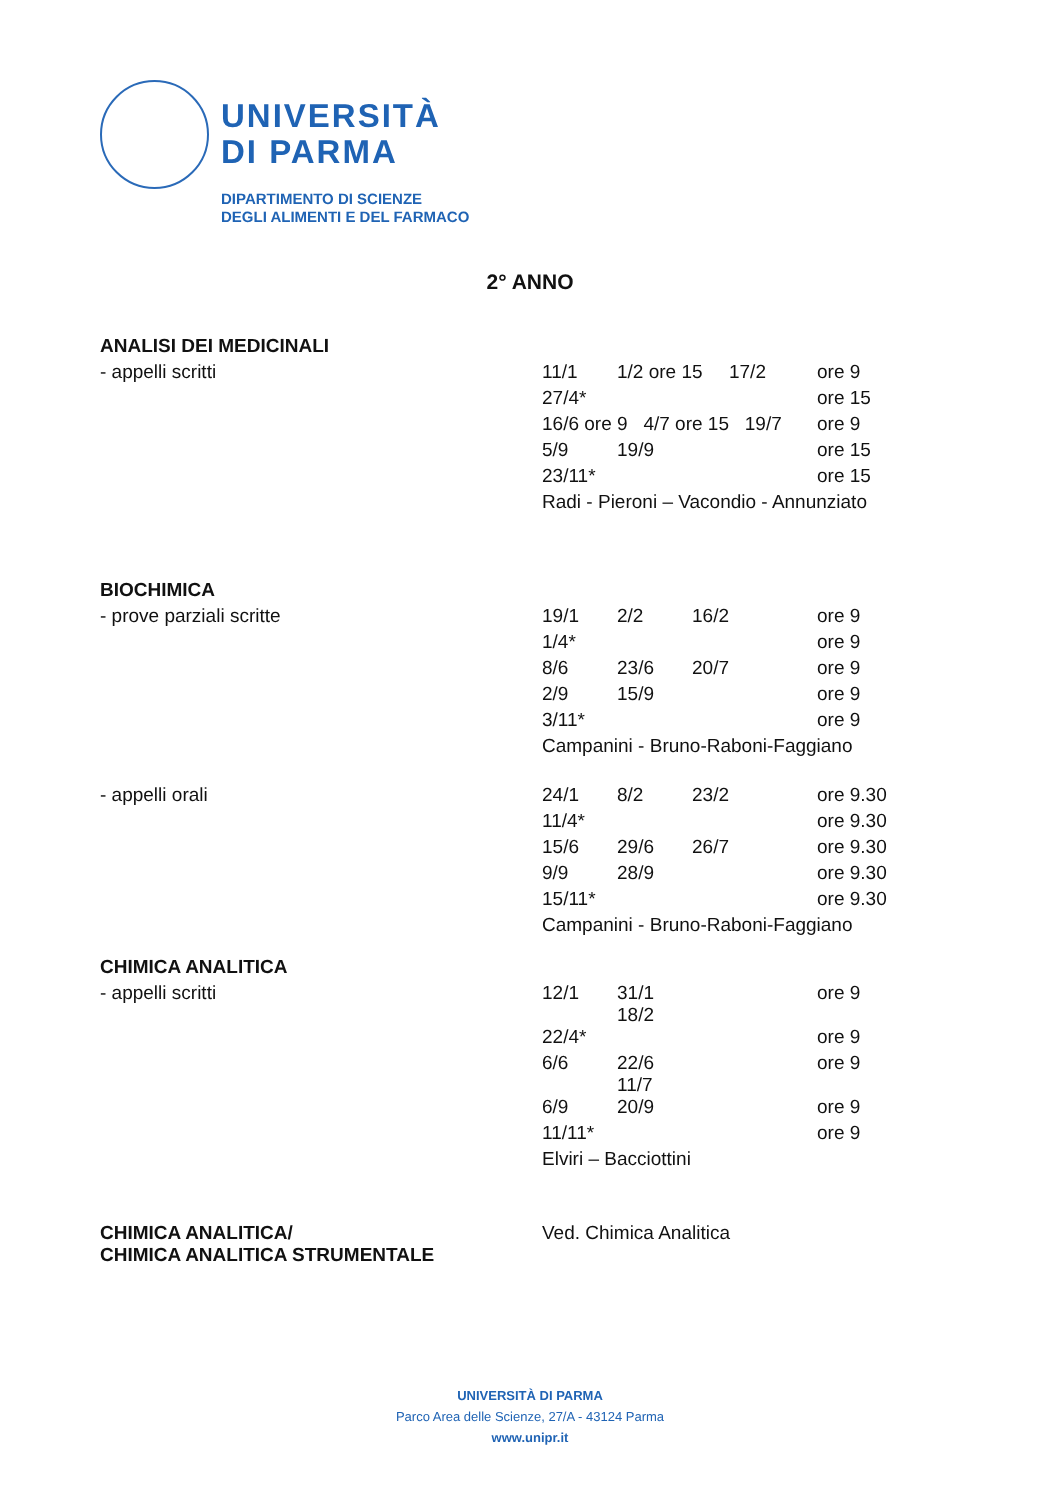UNIVERSITÀ
DI PARMA
DIPARTIMENTO DI SCIENZE
DEGLI ALIMENTI E DEL FARMACO
2° ANNO
| ANALISI DEI MEDICINALI | | | | | |
| - appelli scritti | 11/1 | 1/2 ore 15 | | 17/2 | ore 9 |
| | 27/4* | | | | ore 15 |
| | 16/6 ore 9 4/7 ore 15 19/7 | | | | ore 9 |
| | 5/9 | 19/9 | | | ore 15 |
| | 23/11* | | | | ore 15 |
| | Radi - Pieroni – Vacondio - Annunziato | | | | |
| BIOCHIMICA | | | | | |
| - prove parziali scritte | 19/1 | 2/2 | 16/2 | | ore 9 |
| | 1/4* | | | | ore 9 |
| | 8/6 | 23/6 | 20/7 | | ore 9 |
| | 2/9 | 15/9 | | | ore 9 |
| | 3/11* | | | | ore 9 |
| | Campanini - Bruno-Raboni-Faggiano | | | | |
| - appelli orali | 24/1 | 8/2 | 23/2 | | ore 9.30 |
| | 11/4* | | | | ore 9.30 |
| | 15/6 | 29/6 | 26/7 | | ore 9.30 |
| | 9/9 | 28/9 | | | ore 9.30 |
| | 15/11* | | | | ore 9.30 |
| | Campanini - Bruno-Raboni-Faggiano | | | | |
| CHIMICA ANALITICA | | | | | |
| - appelli scritti | 12/1 | 31/1 18/2 | | | ore 9 |
| | 22/4* | | | | ore 9 |
| | 6/6 | 22/6 11/7 | | | ore 9 |
| | 6/9 | 20/9 | | | ore 9 |
| | 11/11* | | | | ore 9 |
| | Elviri – Bacciottini | | | | |
| CHIMICA ANALITICA/ CHIMICA ANALITICA STRUMENTALE | Ved. Chimica Analitica | | | | |
UNIVERSITÀ DI PARMA
Parco Area delle Scienze, 27/A - 43124 Parma
www.unipr.it